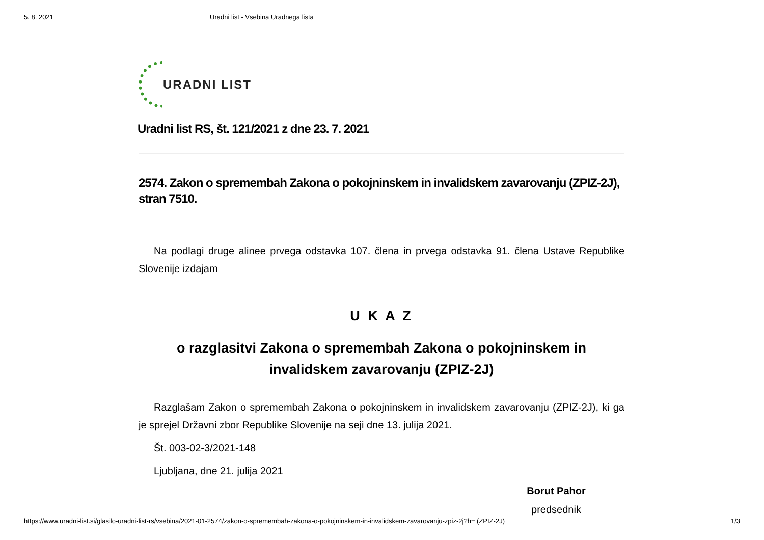5. 8. 2021 Uradni list - Vsebina Uradnega lista
URADNI LIST
Uradni list RS, št. 121/2021 z dne 23. 7. 2021
2574. Zakon o spremembah Zakona o pokojninskem in invalidskem zavarovanju (ZPIZ-2J), stran 7510.
Na podlagi druge alinee prvega odstavka 107. člena in prvega odstavka 91. člena Ustave Republike Slovenije izdajam
U K A Z
o razglasitvi Zakona o spremembah Zakona o pokojninskem in
invalidskem zavarovanju (ZPIZ-2J)
Razglašam Zakon o spremembah Zakona o pokojninskem in invalidskem zavarovanju (ZPIZ-2J), ki ga je sprejel Državni zbor Republike Slovenije na seji dne 13. julija 2021.
Št. 003-02-3/2021-148
Ljubljana, dne 21. julija 2021
Borut Pahor
predsednik
https://www.uradni-list.si/glasilo-uradni-list-rs/vsebina/2021-01-2574/zakon-o-spremembah-zakona-o-pokojninskem-in-invalidskem-zavarovanju-zpiz-2j?h= (ZPIZ-2J) 1/3